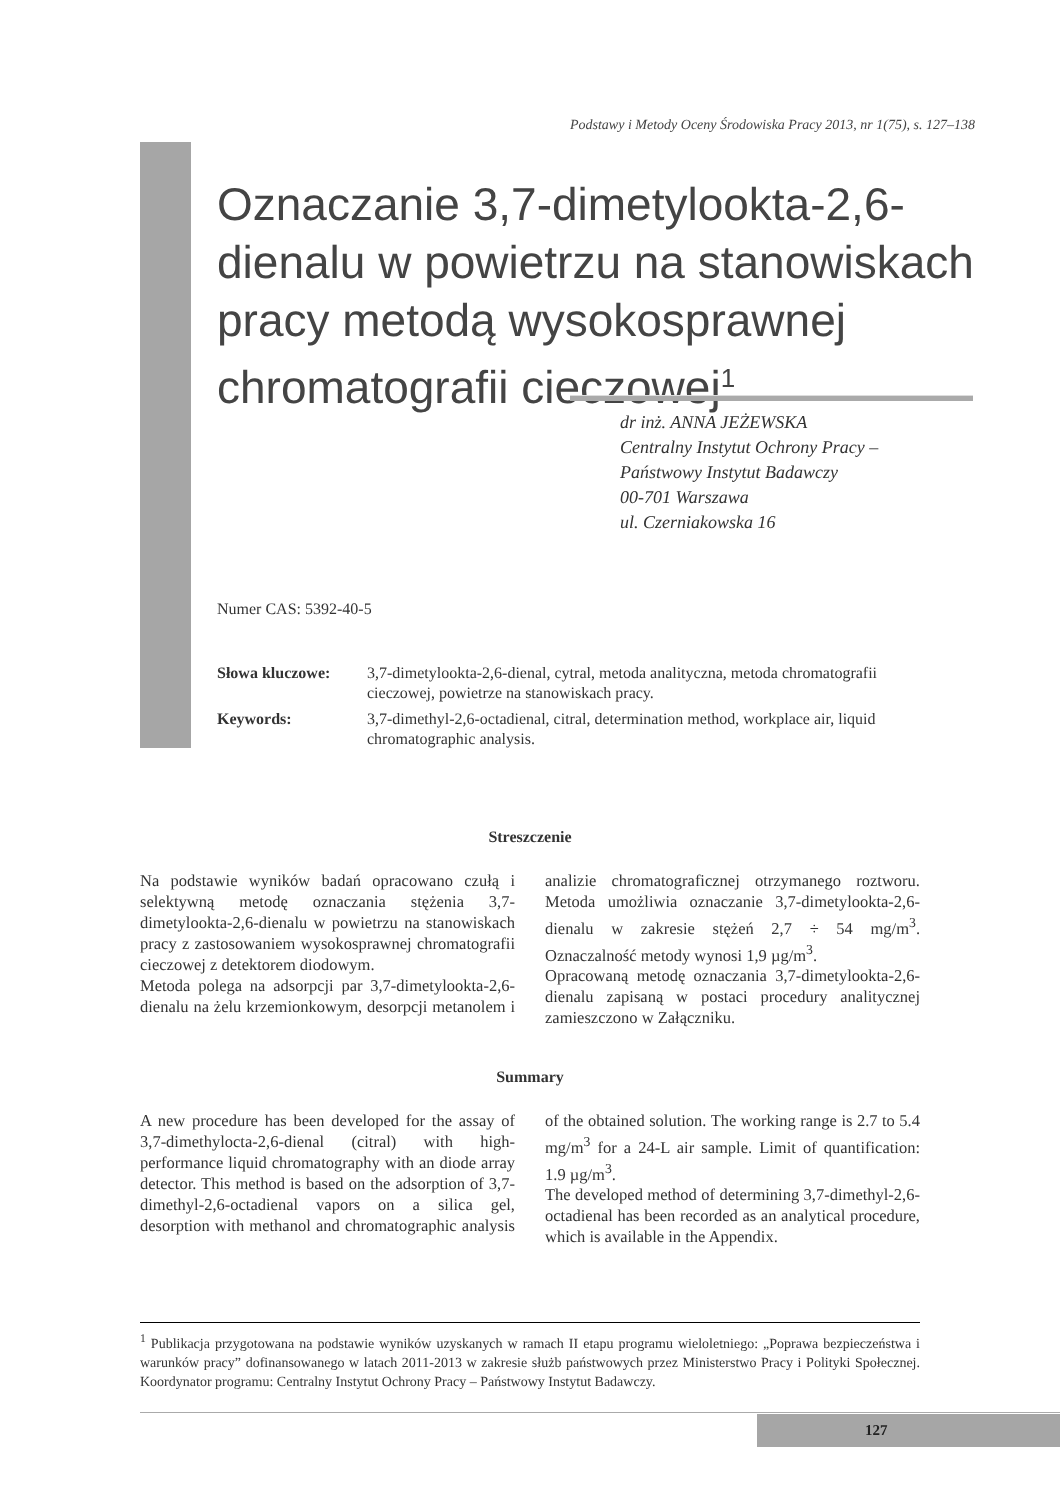Podstawy i Metody Oceny Środowiska Pracy 2013, nr 1(75), s. 127–138
Oznaczanie 3,7-dimetylookta-2,6-dienalu w powietrzu na stanowiskach pracy metodą wysokosprawnej chromatografii cieczowej<sup>1</sup>
dr inż. ANNA JEŻEWSKA
Centralny Instytut Ochrony Pracy –
Państwowy Instytut Badawczy
00-701 Warszawa
ul. Czerniakowska 16
Numer CAS: 5392-40-5
Słowa kluczowe: 3,7-dimetylookta-2,6-dienal, cytral, metoda analityczna, metoda chromatografii cieczowej, powietrze na stanowiskach pracy.
Keywords: 3,7-dimethyl-2,6-octadienal, citral, determination method, workplace air, liquid chromatographic analysis.
Streszczenie
Na podstawie wyników badań opracowano czułą i selektywną metodę oznaczania stężenia 3,7-dimetylookta-2,6-dienalu w powietrzu na stanowiskach pracy z zastosowaniem wysokosprawnej chromatografii cieczowej z detektorem diodowym.
Metoda polega na adsorpcji par 3,7-dimetylookta-2,6-dienalu na żelu krzemionkowym, desorpcji metanolem i analizie chromatograficznej otrzymanego roztworu. Metoda umożliwia oznaczanie 3,7-dimetylookta-2,6-dienalu w zakresie stężeń 2,7 ÷ 54 mg/m<sup>3</sup>. Oznaczalność metody wynosi 1,9 µg/m<sup>3</sup>.
Opracowaną metodę oznaczania 3,7-dimetylookta-2,6-dienalu zapisaną w postaci procedury analitycznej zamieszczono w Załączniku.
Summary
A new procedure has been developed for the assay of 3,7-dimethylocta-2,6-dienal (citral) with high-performance liquid chromatography with an diode array detector. This method is based on the adsorption of 3,7-dimethyl-2,6-octadienal vapors on a silica gel, desorption with methanol and chromatographic analysis of the obtained solution. The working range is 2.7 to 5.4 mg/m<sup>3</sup> for a 24-L air sample. Limit of quantification: 1.9 µg/m<sup>3</sup>.
The developed method of determining 3,7-dimethyl-2,6-octadienal has been recorded as an analytical procedure, which is available in the Appendix.
<sup>1</sup> Publikacja przygotowana na podstawie wyników uzyskanych w ramach II etapu programu wieloletniego: „Poprawa bezpieczeństwa i warunków pracy” dofinansowanego w latach 2011-2013 w zakresie służb państwowych przez Ministerstwo Pracy i Polityki Społecznej. Koordynator programu: Centralny Instytut Ochrony Pracy – Państwowy Instytut Badawczy.
127